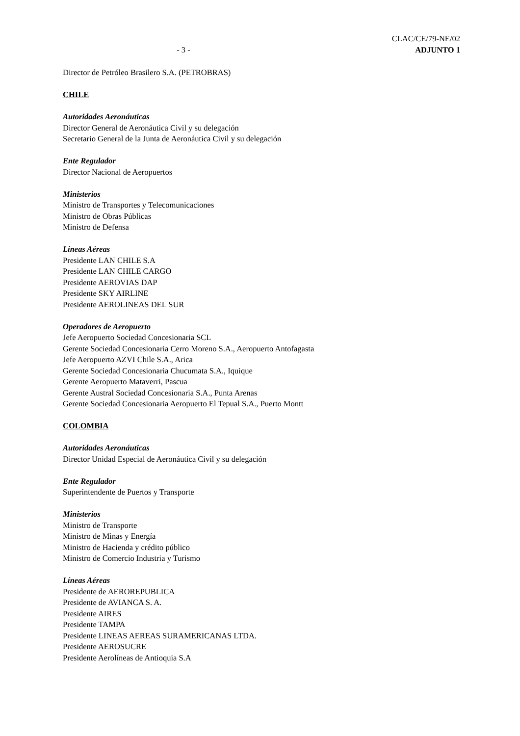CLAC/CE/79-NE/02
- 3 - ADJUNTO 1
Director de Petróleo Brasilero S.A. (PETROBRAS)
CHILE
Autoridades Aeronáuticas
Director General de Aeronáutica Civil y su delegación
Secretario General de la Junta de Aeronáutica Civil y su delegación
Ente Regulador
Director Nacional de Aeropuertos
Ministerios
Ministro de Transportes y Telecomunicaciones
Ministro de Obras Públicas
Ministro de Defensa
Líneas Aéreas
Presidente LAN CHILE S.A
Presidente LAN CHILE CARGO
Presidente AEROVIAS DAP
Presidente SKY AIRLINE
Presidente AEROLINEAS DEL SUR
Operadores de Aeropuerto
Jefe Aeropuerto Sociedad Concesionaria SCL
Gerente Sociedad Concesionaria Cerro Moreno S.A., Aeropuerto Antofagasta
Jefe Aeropuerto AZVI Chile S.A., Arica
Gerente Sociedad Concesionaria Chucumata S.A., Iquique
Gerente Aeropuerto Mataverri, Pascua
Gerente Austral Sociedad Concesionaria S.A., Punta Arenas
Gerente Sociedad Concesionaria Aeropuerto El Tepual S.A., Puerto Montt
COLOMBIA
Autoridades Aeronáuticas
Director Unidad Especial de Aeronáutica Civil y su delegación
Ente Regulador
Superintendente de Puertos y Transporte
Ministerios
Ministro de Transporte
Ministro de Minas y Energía
Ministro de Hacienda y crédito público
Ministro de Comercio Industria y Turismo
Líneas Aéreas
Presidente de AEROREPUBLICA
Presidente de AVIANCA S. A.
Presidente AIRES
Presidente TAMPA
Presidente LINEAS AEREAS SURAMERICANAS LTDA.
Presidente AEROSUCRE
Presidente Aerolíneas de Antioquia S.A